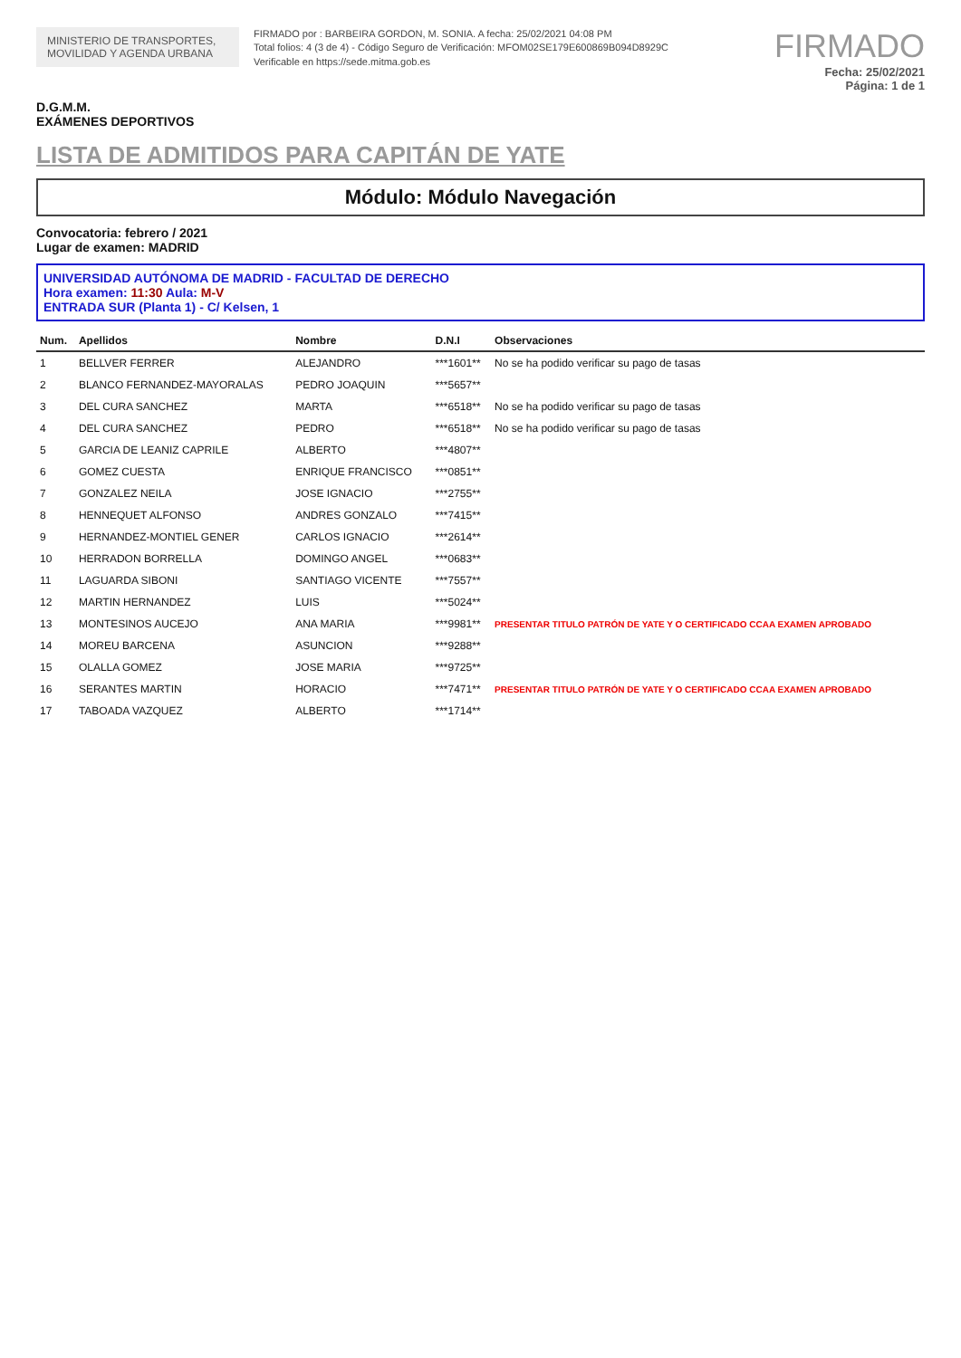MINISTERIO DE TRANSPORTES, MOVILIDAD Y AGENDA URBANA
FIRMADO por : BARBEIRA GORDON, M. SONIA. A fecha: 25/02/2021 04:08 PM
Total folios: 4 (3 de 4) - Código Seguro de Verificación: MFOM02SE179E600869B094D8929C
Verificable en https://sede.mitma.gob.es
FIRMADO
Fecha: 25/02/2021
Página: 1 de 1
D.G.M.M.
EXÁMENES DEPORTIVOS
LISTA DE ADMITIDOS PARA CAPITÁN DE YATE
Módulo: Módulo Navegación
Convocatoria: febrero / 2021
Lugar de examen: MADRID
UNIVERSIDAD AUTÓNOMA DE MADRID - FACULTAD DE DERECHO
Hora examen: 11:30 Aula: M-V
ENTRADA SUR (Planta 1) - C/ Kelsen, 1
| Num. | Apellidos | Nombre | D.N.I | Observaciones |
| --- | --- | --- | --- | --- |
| 1 | BELLVER FERRER | ALEJANDRO | ***1601** | No se ha podido verificar su pago de tasas |
| 2 | BLANCO FERNANDEZ-MAYORALAS | PEDRO JOAQUIN | ***5657** | |
| 3 | DEL CURA SANCHEZ | MARTA | ***6518** | No se ha podido verificar su pago de tasas |
| 4 | DEL CURA SANCHEZ | PEDRO | ***6518** | No se ha podido verificar su pago de tasas |
| 5 | GARCIA DE LEANIZ CAPRILE | ALBERTO | ***4807** | |
| 6 | GOMEZ CUESTA | ENRIQUE FRANCISCO | ***0851** | |
| 7 | GONZALEZ NEILA | JOSE IGNACIO | ***2755** | |
| 8 | HENNEQUET ALFONSO | ANDRES GONZALO | ***7415** | |
| 9 | HERNANDEZ-MONTIEL GENER | CARLOS IGNACIO | ***2614** | |
| 10 | HERRADON BORRELLA | DOMINGO ANGEL | ***0683** | |
| 11 | LAGUARDA SIBONI | SANTIAGO VICENTE | ***7557** | |
| 12 | MARTIN HERNANDEZ | LUIS | ***5024** | |
| 13 | MONTESINOS AUCEJO | ANA MARIA | ***9981** | PRESENTAR TITULO PATRÓN DE YATE Y O CERTIFICADO CCAA EXAMEN APROBADO |
| 14 | MOREU BARCENA | ASUNCION | ***9288** | |
| 15 | OLALLA GOMEZ | JOSE MARIA | ***9725** | |
| 16 | SERANTES MARTIN | HORACIO | ***7471** | PRESENTAR TITULO PATRÓN DE YATE Y O CERTIFICADO CCAA EXAMEN APROBADO |
| 17 | TABOADA VAZQUEZ | ALBERTO | ***1714** | |